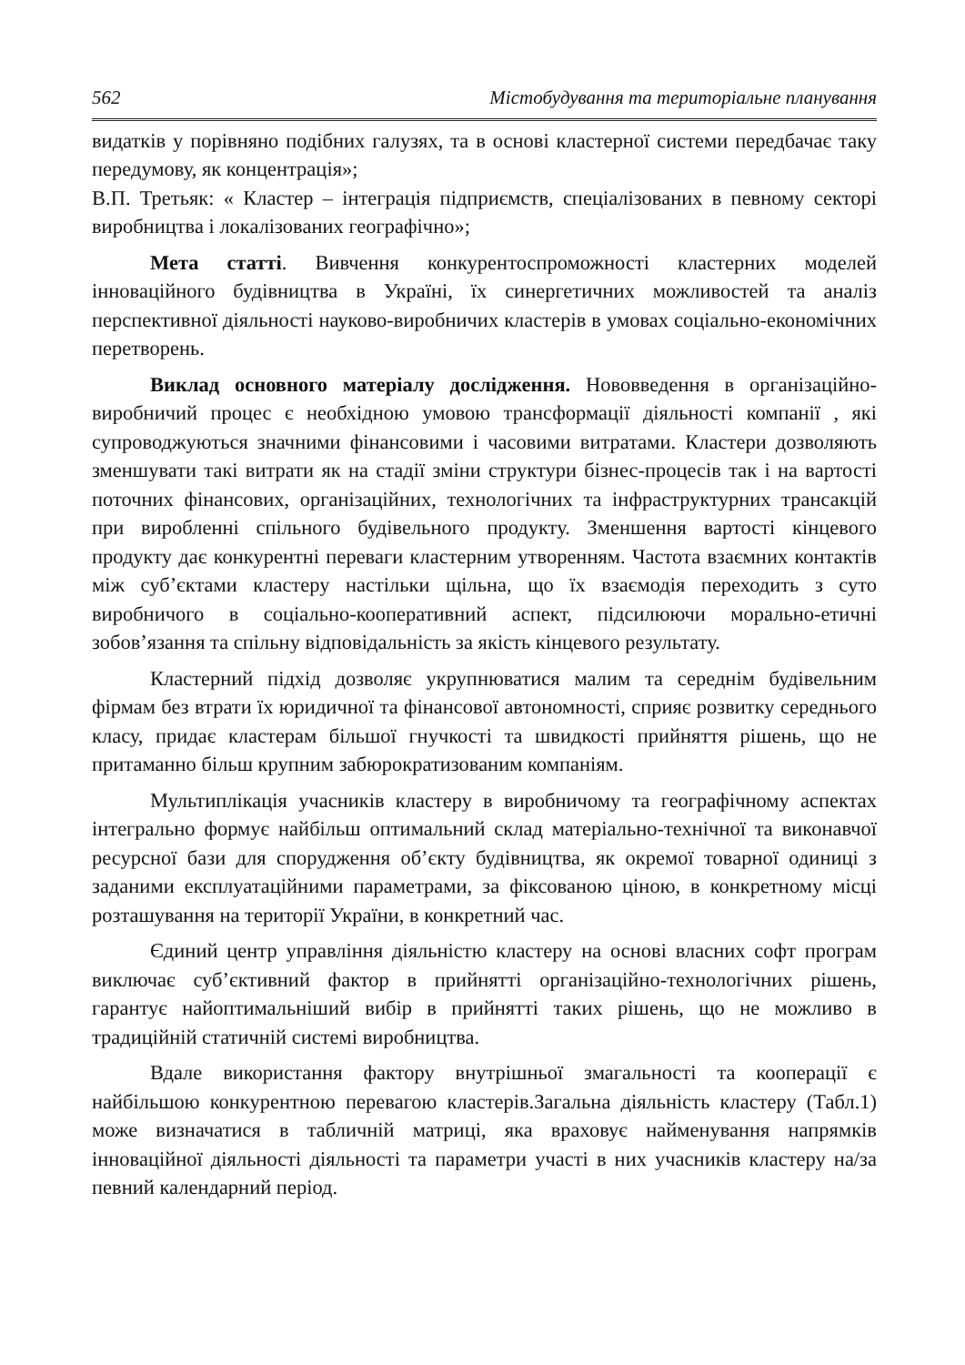562 Містобудування та територіальне планування
видатків у порівняно подібних галузях, та в основі кластерної системи передбачає таку передумову, як концентрація»;
В.П. Третьяк: « Кластер – інтеграція підприємств, спеціалізованих в певному секторі виробництва і локалізованих географічно»;
Мета статті. Вивчення конкурентоспроможності кластерних моделей інноваційного будівництва в Україні, їх синергетичних можливостей та аналіз перспективної діяльності науково-виробничих кластерів в умовах соціально-економічних перетворень.
Виклад основного матеріалу дослідження. Нововведення в організаційно-виробничий процес є необхідною умовою трансформації діяльності компанії , які супроводжуються значними фінансовими і часовими витратами. Кластери дозволяють зменшувати такі витрати як на стадії зміни структури бізнес-процесів так і на вартості поточних фінансових, організаційних, технологічних та інфраструктурних трансакцій при виробленні спільного будівельного продукту. Зменшення вартості кінцевого продукту дає конкурентні переваги кластерним утворенням. Частота взаємних контактів між суб’єктами кластеру настільки щільна, що їх взаємодія переходить з суто виробничого в соціально-кооперативний аспект, підсилюючи морально-етичні зобов’язання та спільну відповідальність за якість кінцевого результату.
Кластерний підхід дозволяє укрупнюватися малим та середнім будівельним фірмам без втрати їх юридичної та фінансової автономності, сприяє розвитку середнього класу, придає кластерам більшої гнучкості та швидкості прийняття рішень, що не притаманно більш крупним забюрократизованим компаніям.
Мультиплікація учасників кластеру в виробничому та географічному аспектах інтегрально формує найбільш оптимальний склад матеріально-технічної та виконавчої ресурсної бази для спорудження об’єкту будівництва, як окремої товарної одиниці з заданими експлуатаційними параметрами, за фіксованою ціною, в конкретному місці розташування на території України, в конкретний час.
Єдиний центр управління діяльністю кластеру на основі власних софт програм виключає суб’єктивний фактор в прийнятті організаційно-технологічних рішень, гарантує найоптимальніший вибір в прийнятті таких рішень, що не можливо в традиційній статичній системі виробництва.
Вдале використання фактору внутрішньої змагальності та кооперації є найбільшою конкурентною перевагою кластерів.Загальна діяльність кластеру (Табл.1) може визначатися в табличній матриці, яка враховує найменування напрямків інноваційної діяльності діяльності та параметри участі в них учасників кластеру на/за певний календарний період.